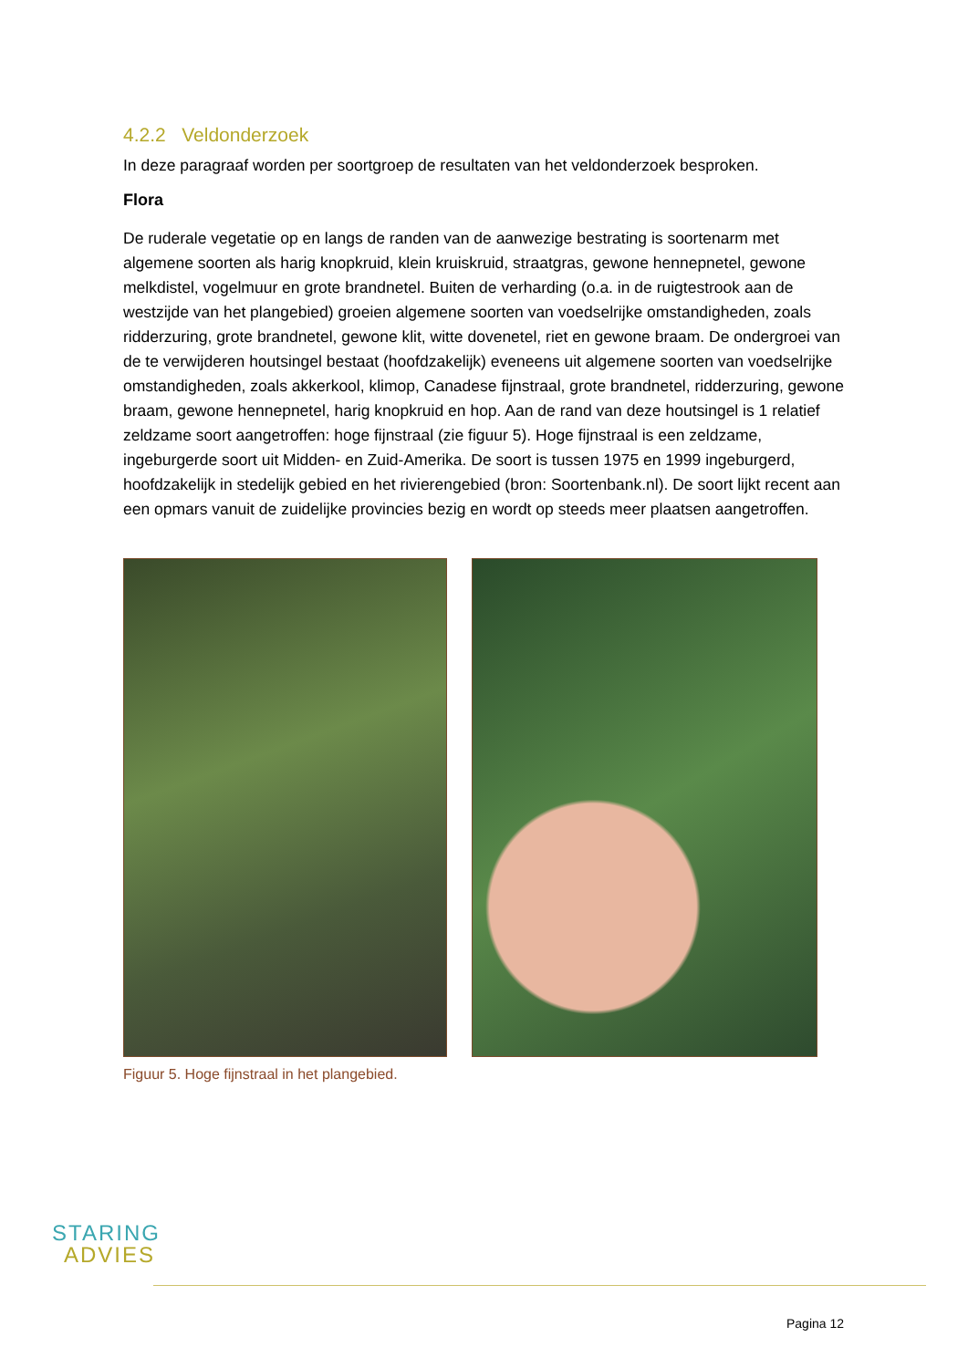4.2.2 Veldonderzoek
In deze paragraaf worden per soortgroep de resultaten van het veldonderzoek besproken.
Flora
De ruderale vegetatie op en langs de randen van de aanwezige bestrating is soortenarm met algemene soorten als harig knopkruid, klein kruiskruid, straatgras, gewone hennepnetel, gewone melkdistel, vogelmuur en grote brandnetel. Buiten de verharding (o.a. in de ruigtestrook aan de westzijde van het plangebied) groeien algemene soorten van voedselrijke omstandigheden, zoals ridderzuring, grote brandnetel, gewone klit, witte dovenetel, riet en gewone braam. De ondergroei van de te verwijderen houtsingel bestaat (hoofdzakelijk) eveneens uit algemene soorten van voedselrijke omstandigheden, zoals akkerkool, klimop, Canadese fijnstraal, grote brandnetel, ridderzuring, gewone braam, gewone hennepnetel, harig knopkruid en hop. Aan de rand van deze houtsingel is 1 relatief zeldzame soort aangetroffen: hoge fijnstraal (zie figuur 5). Hoge fijnstraal is een zeldzame, ingeburgerde soort uit Midden- en Zuid-Amerika. De soort is tussen 1975 en 1999 ingeburgerd, hoofdzakelijk in stedelijk gebied en het rivierengebied (bron: Soortenbank.nl). De soort lijkt recent aan een opmars vanuit de zuidelijke provincies bezig en wordt op steeds meer plaatsen aangetroffen.
Figuur 5. Hoge fijnstraal in het plangebied.
STARING
ADVIES
Pagina 12